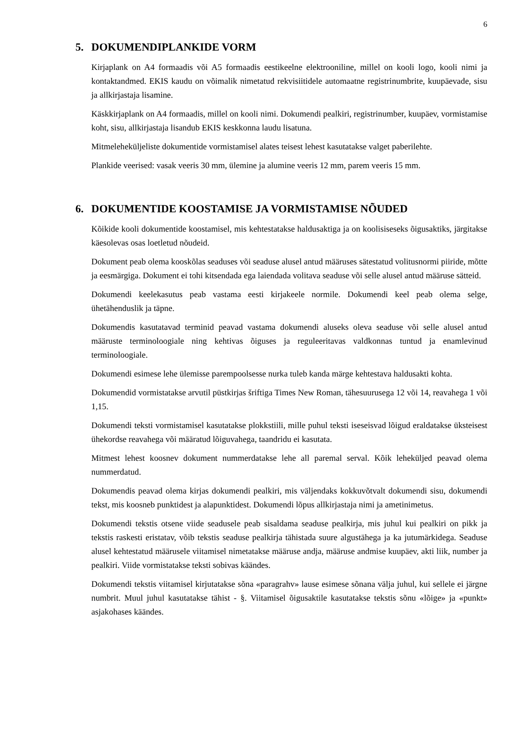6
5. DOKUMENDIPLANKIDE VORM
Kirjaplank on A4 formaadis või A5 formaadis eestikeelne elektrooniline, millel on kooli logo, kooli nimi ja kontaktandmed. EKIS kaudu on võimalik nimetatud rekvisiitidele automaatne registrinumbrite, kuupäevade, sisu ja allkirjastaja lisamine.
Käskkirjaplank on A4 formaadis, millel on kooli nimi. Dokumendi pealkiri, registrinumber, kuupäev, vormistamise koht, sisu, allkirjastaja lisandub EKIS keskkonna laudu lisatuna.
Mitmeleheküljeliste dokumentide vormistamisel alates teisest lehest kasutatakse valget paberilehte.
Plankide veerised: vasak veeris 30 mm, ülemine ja alumine veeris 12 mm, parem veeris 15 mm.
6. DOKUMENTIDE KOOSTAMISE JA VORMISTAMISE NÕUDED
Kõikide kooli dokumentide koostamisel, mis kehtestatakse haldusaktiga ja on koolisiseseks õigusaktiks, järgitakse käesolevas osas loetletud nõudeid.
Dokument peab olema kooskõlas seaduses või seaduse alusel antud määruses sätestatud volitusnormi piiride, mõtte ja eesmärgiga. Dokument ei tohi kitsendada ega laiendada volitava seaduse või selle alusel antud määruse sätteid.
Dokumendi keelekasutus peab vastama eesti kirjakeele normile. Dokumendi keel peab olema selge, ühetähenduslik ja täpne.
Dokumendis kasutatavad terminid peavad vastama dokumendi aluseks oleva seaduse või selle alusel antud määruste terminoloogiale ning kehtivas õiguses ja reguleeritavas valdkonnas tuntud ja enamlevinud terminoloogiale.
Dokumendi esimese lehe ülemisse parempoolsesse nurka tuleb kanda märge kehtestava haldusakti kohta.
Dokumendid vormistatakse arvutil püstkirjas šriftiga Times New Roman, tähesuurusega 12 või 14, reavahega 1 või 1,15.
Dokumendi teksti vormistamisel kasutatakse plokkstiili, mille puhul teksti iseseisvad lõigud eraldatakse üksteisest ühekordse reavahega või määratud lõiguvahega, taandridu ei kasutata.
Mitmest lehest koosnev dokument nummerdatakse lehe all paremal serval. Kõik leheküljed peavad olema nummerdatud.
Dokumendis peavad olema kirjas dokumendi pealkiri, mis väljendaks kokkuvõtvalt dokumendi sisu, dokumendi tekst, mis koosneb punktidest ja alapunktidest. Dokumendi lõpus allkirjastaja nimi ja ametinimetus.
Dokumendi tekstis otsene viide seadusele peab sisaldama seaduse pealkirja, mis juhul kui pealkiri on pikk ja tekstis raskesti eristatav, võib tekstis seaduse pealkirja tähistada suure algustähega ja ka jutumärkidega. Seaduse alusel kehtestatud määrusele viitamisel nimetatakse määruse andja, määruse andmise kuupäev, akti liik, number ja pealkiri. Viide vormistatakse teksti sobivas käändes.
Dokumendi tekstis viitamisel kirjutatakse sõna «paragrahv» lause esimese sõnana välja juhul, kui sellele ei järgne numbrit. Muul juhul kasutatakse tähist - §. Viitamisel õigusaktile kasutatakse tekstis sõnu «lõige» ja «punkt» asjakohases käändes.